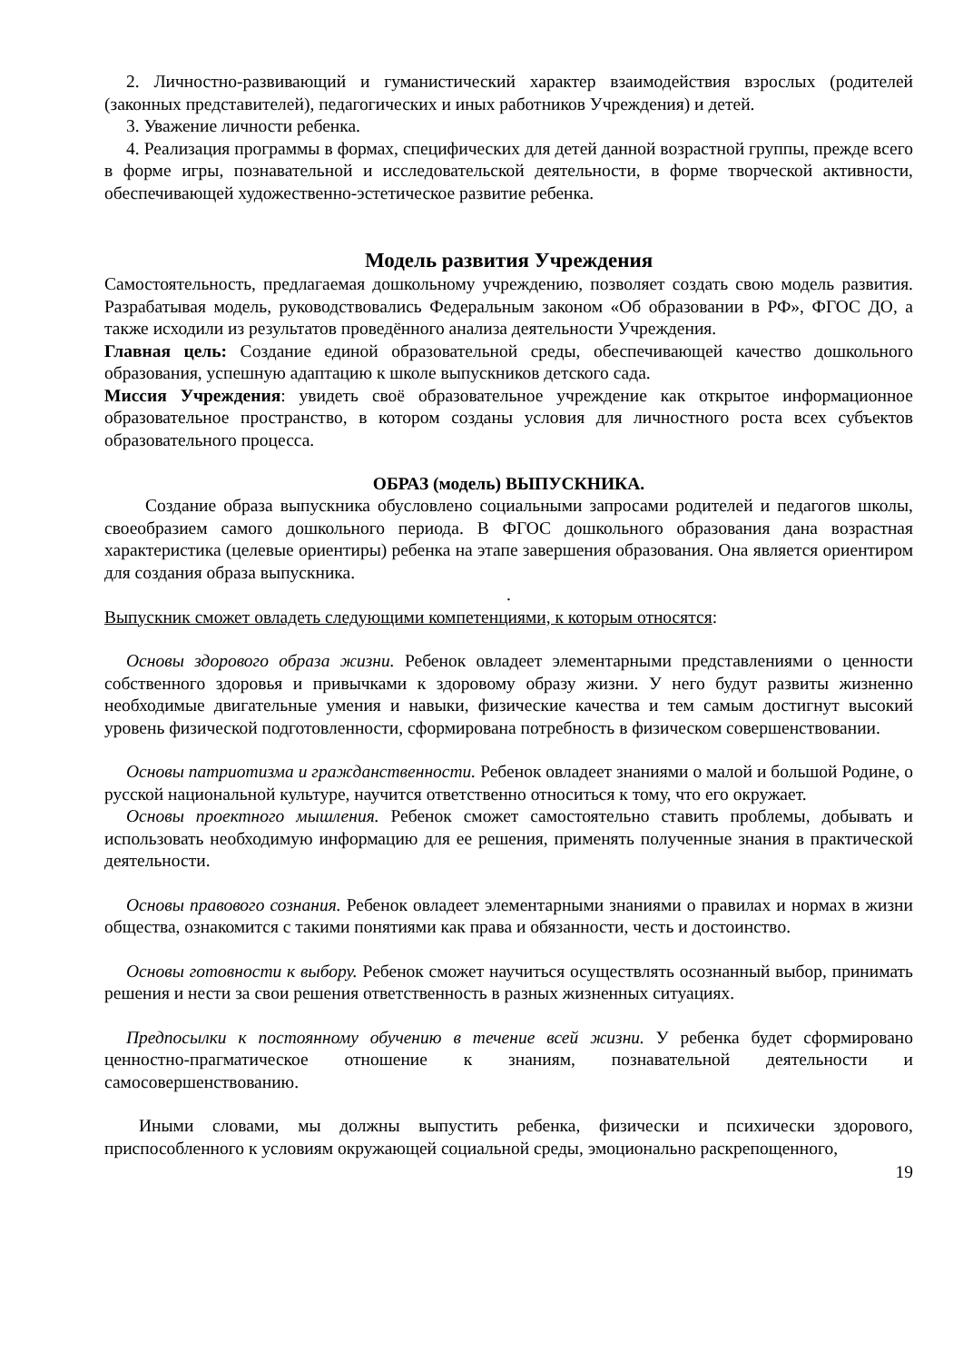2. Личностно-развивающий и гуманистический характер взаимодействия взрослых (родителей (законных представителей), педагогических и иных работников Учреждения) и детей.
3. Уважение личности ребенка.
4. Реализация программы в формах, специфических для детей данной возрастной группы, прежде всего в форме игры, познавательной и исследовательской деятельности, в форме творческой активности, обеспечивающей художественно-эстетическое развитие ребенка.
Модель развития Учреждения
Самостоятельность, предлагаемая дошкольному учреждению, позволяет создать свою модель развития. Разрабатывая модель, руководствовались Федеральным законом «Об образовании в РФ», ФГОС ДО, а также исходили из результатов проведённого анализа деятельности Учреждения.
Главная цель: Создание единой образовательной среды, обеспечивающей качество дошкольного образования, успешную адаптацию к школе выпускников детского сада.
Миссия Учреждения: увидеть своё образовательное учреждение как открытое информационное образовательное пространство, в котором созданы условия для личностного роста всех субъектов образовательного процесса.
ОБРАЗ (модель) ВЫПУСКНИКА.
Создание образа выпускника обусловлено социальными запросами родителей и педагогов школы, своеобразием самого дошкольного периода. В ФГОС дошкольного образования дана возрастная характеристика (целевые ориентиры) ребенка на этапе завершения образования. Она является ориентиром для создания образа выпускника.
.
Выпускник сможет овладеть следующими компетенциями, к которым относятся:
Основы здорового образа жизни. Ребенок овладеет элементарными представлениями о ценности собственного здоровья и привычками к здоровому образу жизни. У него будут развиты жизненно необходимые двигательные умения и навыки, физические качества и тем самым достигнут высокий уровень физической подготовленности, сформирована потребность в физическом совершенствовании.
Основы патриотизма и гражданственности. Ребенок овладеет знаниями о малой и большой Родине, о русской национальной культуре, научится ответственно относиться к тому, что его окружает.
Основы проектного мышления. Ребенок сможет самостоятельно ставить проблемы, добывать и использовать необходимую информацию для ее решения, применять полученные знания в практической деятельности.
Основы правового сознания. Ребенок овладеет элементарными знаниями о правилах и нормах в жизни общества, ознакомится с такими понятиями как права и обязанности, честь и достоинство.
Основы готовности к выбору. Ребенок сможет научиться осуществлять осознанный выбор, принимать решения и нести за свои решения ответственность в разных жизненных ситуациях.
Предпосылки к постоянному обучению в течение всей жизни. У ребенка будет сформировано ценностно-прагматическое отношение к знаниям, познавательной деятельности и самосовершенствованию.
Иными словами, мы должны выпустить ребенка, физически и психически здорового, приспособленного к условиям окружающей социальной среды, эмоционально раскрепощенного,
19